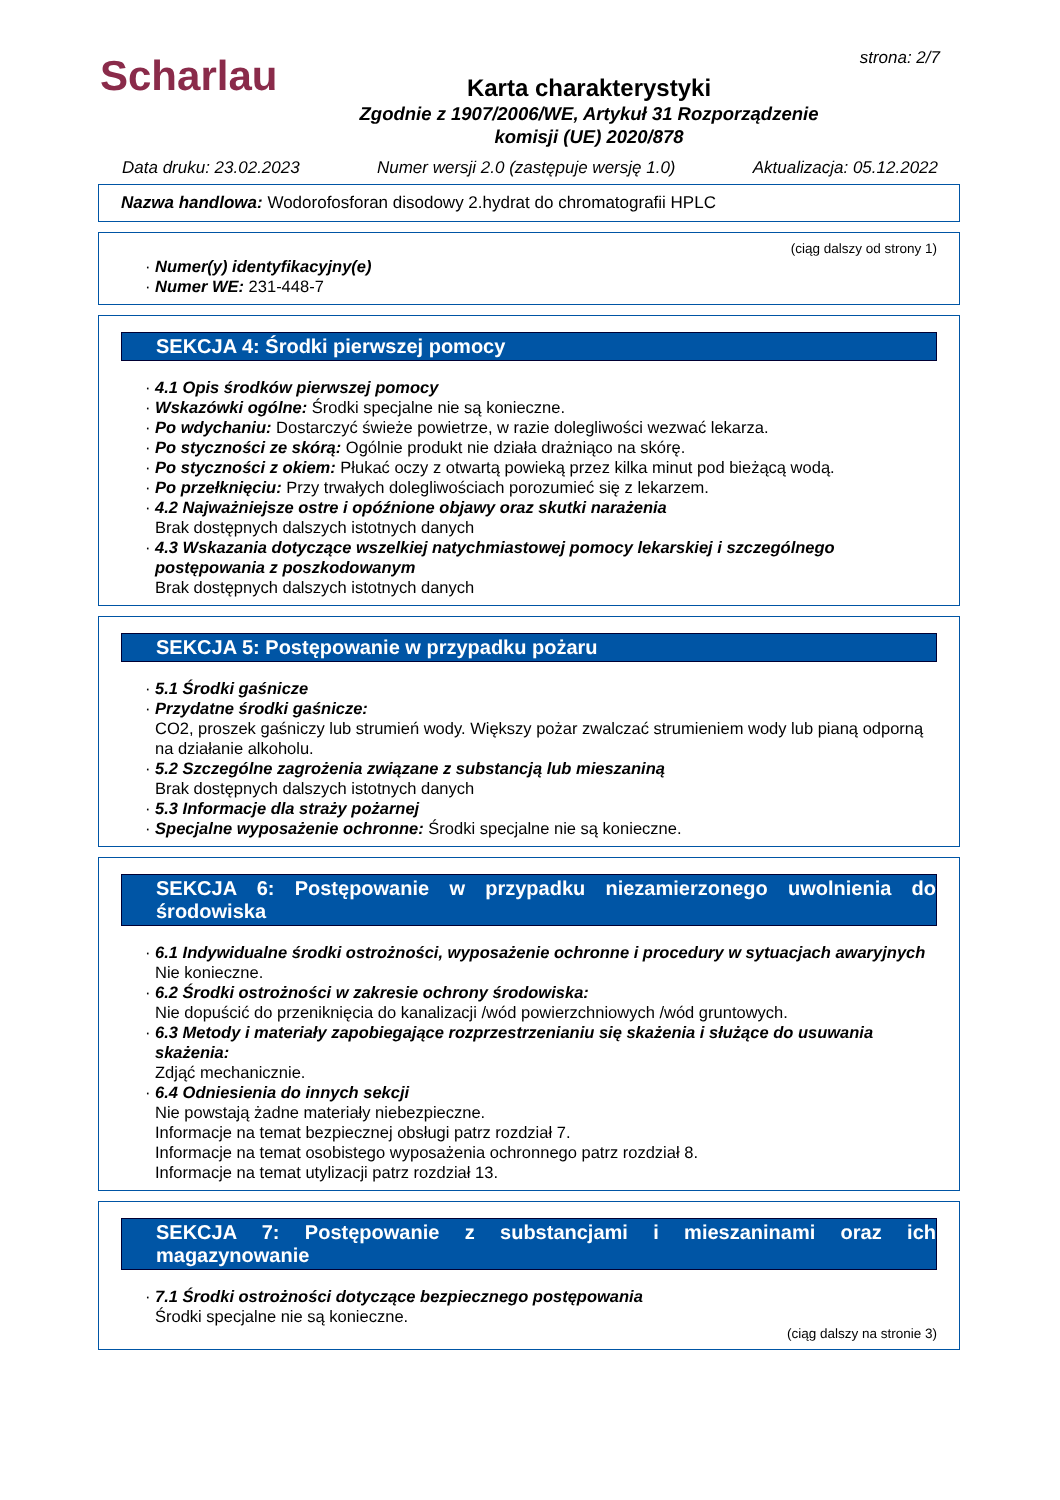Scharlau
strona: 2/7
Karta charakterystyki
Zgodnie z 1907/2006/WE, Artykuł 31 Rozporządzenie
komisji (UE) 2020/878
Data druku: 23.02.2023 Numer wersji 2.0 (zastępuje wersję 1.0) Aktualizacja: 05.12.2022
Nazwa handlowa: Wodorofosforan disodowy 2.hydrat do chromatografii HPLC
(ciąg dalszy od strony 1)
· Numer(y) identyfikacyjny(e)
· Numer WE: 231-448-7
SEKCJA 4: Środki pierwszej pomocy
· 4.1 Opis środków pierwszej pomocy
· Wskazówki ogólne: Środki specjalne nie są konieczne.
· Po wdychaniu: Dostarczyć świeże powietrze, w razie dolegliwości wezwać lekarza.
· Po styczności ze skórą: Ogólnie produkt nie działa drażniąco na skórę.
· Po styczności z okiem: Płukać oczy z otwartą powieką przez kilka minut pod bieżącą wodą.
· Po przełknięciu: Przy trwałych dolegliwościach porozumieć się z lekarzem.
· 4.2 Najważniejsze ostre i opóźnione objawy oraz skutki narażenia
Brak dostępnych dalszych istotnych danych
· 4.3 Wskazania dotyczące wszelkiej natychmiastowej pomocy lekarskiej i szczególnego postępowania z poszkodowanym
Brak dostępnych dalszych istotnych danych
SEKCJA 5: Postępowanie w przypadku pożaru
· 5.1 Środki gaśnicze
· Przydatne środki gaśnicze:
CO2, proszek gaśniczy lub strumień wody. Większy pożar zwalczać strumieniem wody lub pianą odporną na działanie alkoholu.
· 5.2 Szczególne zagrożenia związane z substancją lub mieszaniną
Brak dostępnych dalszych istotnych danych
· 5.3 Informacje dla straży pożarnej
· Specjalne wyposażenie ochronne: Środki specjalne nie są konieczne.
SEKCJA 6: Postępowanie w przypadku niezamierzonego uwolnienia do środowiska
· 6.1 Indywidualne środki ostrożności, wyposażenie ochronne i procedury w sytuacjach awaryjnych
Nie konieczne.
· 6.2 Środki ostrożności w zakresie ochrony środowiska:
Nie dopuścić do przeniknięcia do kanalizacji /wód powierzchniowych /wód gruntowych.
· 6.3 Metody i materiały zapobiegające rozprzestrzenianiu się skażenia i służące do usuwania skażenia:
Zdjąć mechanicznie.
· 6.4 Odniesienia do innych sekcji
Nie powstają żadne materiały niebezpieczne.
Informacje na temat bezpiecznej obsługi patrz rozdział 7.
Informacje na temat osobistego wyposażenia ochronnego patrz rozdział 8.
Informacje na temat utylizacji patrz rozdział 13.
SEKCJA 7: Postępowanie z substancjami i mieszaninami oraz ich magazynowanie
· 7.1 Środki ostrożności dotyczące bezpiecznego postępowania
Środki specjalne nie są konieczne.
(ciąg dalszy na stronie 3)